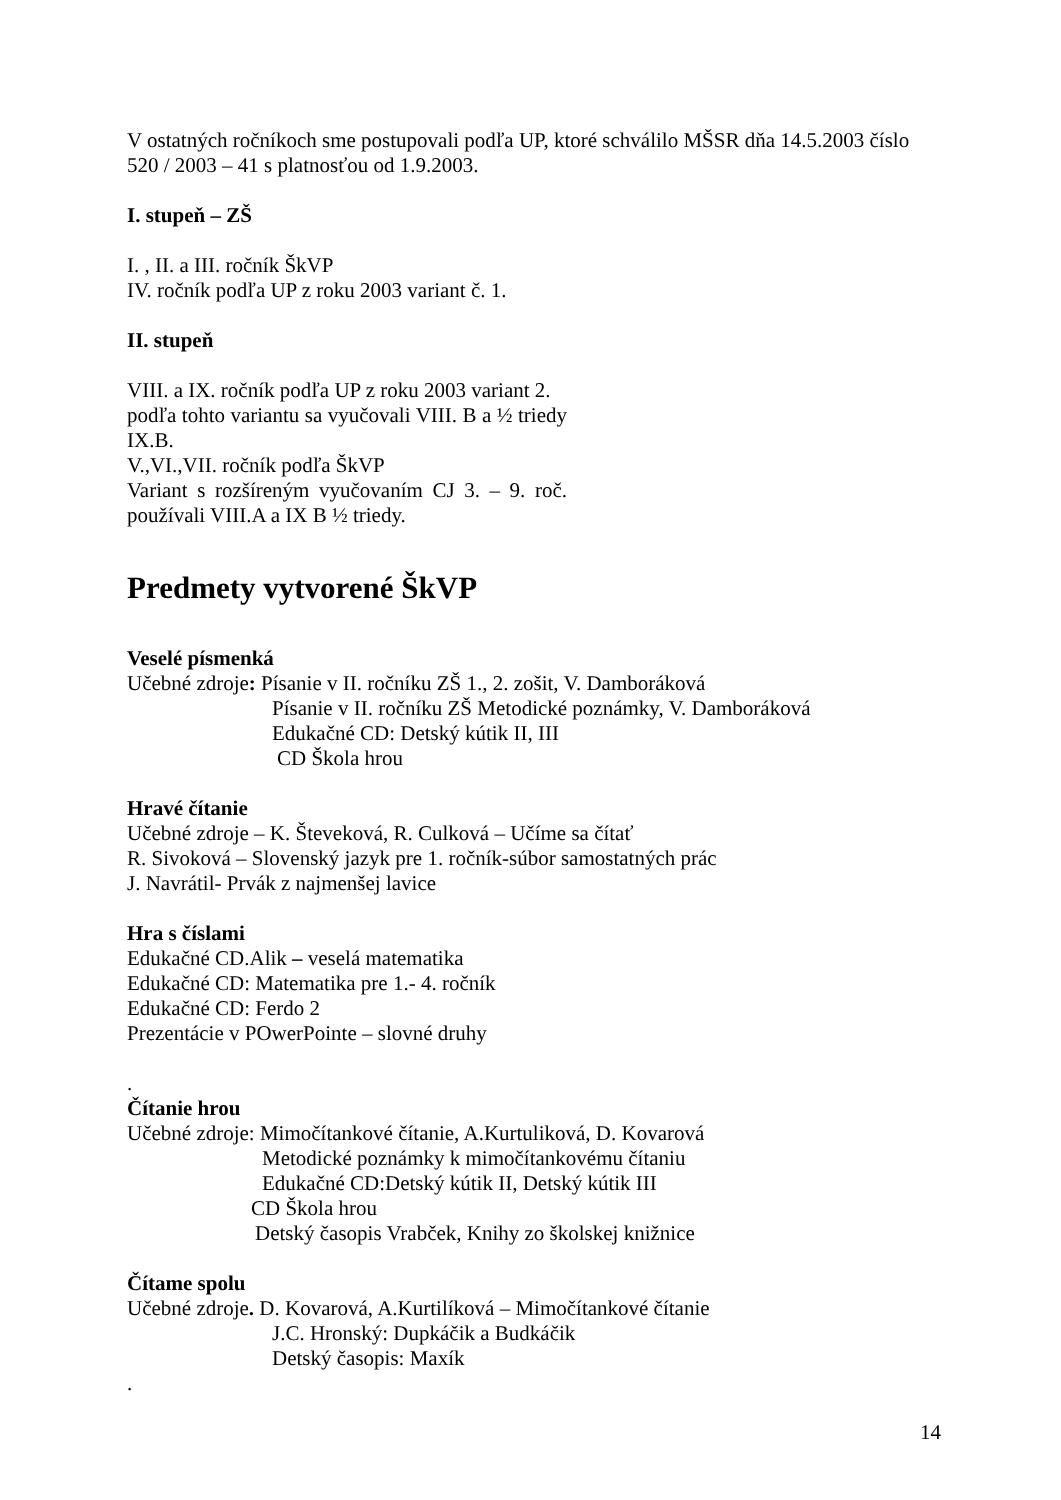V ostatných ročníkoch sme postupovali podľa UP, ktoré schválilo MŠSR dňa 14.5.2003 číslo 520 / 2003 – 41 s platnosťou od 1.9.2003.
I. stupeň – ZŠ
I. , II. a III. ročník ŠkVP
IV. ročník podľa UP z roku 2003 variant č. 1.
II. stupeň
VIII. a IX. ročník podľa UP z roku 2003 variant 2.
podľa tohto variantu sa vyučovali VIII. B a ½ triedy IX.B.
V.,VI.,VII. ročník podľa ŠkVP
Variant s rozšíreným vyučovaním CJ 3. – 9. roč. používali VIII.A a IX B ½ triedy.
Predmety vytvorené ŠkVP
Veselé písmenká
Učebné zdroje: Písanie v II. ročníku ZŠ 1., 2. zošit, V. Damboráková
Písanie v II. ročníku ZŠ Metodické poznámky, V. Damboráková
Edukačné CD: Detský kútik II, III
CD Škola hrou
Hravé čítanie
Učebné zdroje – K. Števeková, R. Culková – Učíme sa čítať
R. Sivoková – Slovenský jazyk pre 1. ročník-súbor samostatných prác
J. Navrátil- Prvák z najmenšej lavice
Hra s číslami
Edukačné CD.Alik – veselá matematika
Edukačné CD: Matematika pre 1.- 4. ročník
Edukačné CD: Ferdo 2
Prezentácie v POwerPointe – slovné druhy
.
Čítanie hrou
Učebné zdroje: Mimočítankové čítanie, A.Kurtuliková, D. Kovarová
Metodické poznámky k mimočítankovému čítaniu
Edukačné CD:Detský kútik II, Detský kútik III
CD Škola hrou
Detský časopis Vrabček, Knihy zo školskej knižnice
Čítame spolu
Učebné zdroje. D. Kovarová, A.Kurtilíková – Mimočítankové čítanie
J.C. Hronský: Dupkáčik a Budkáčik
Detský časopis: Maxík
.
14